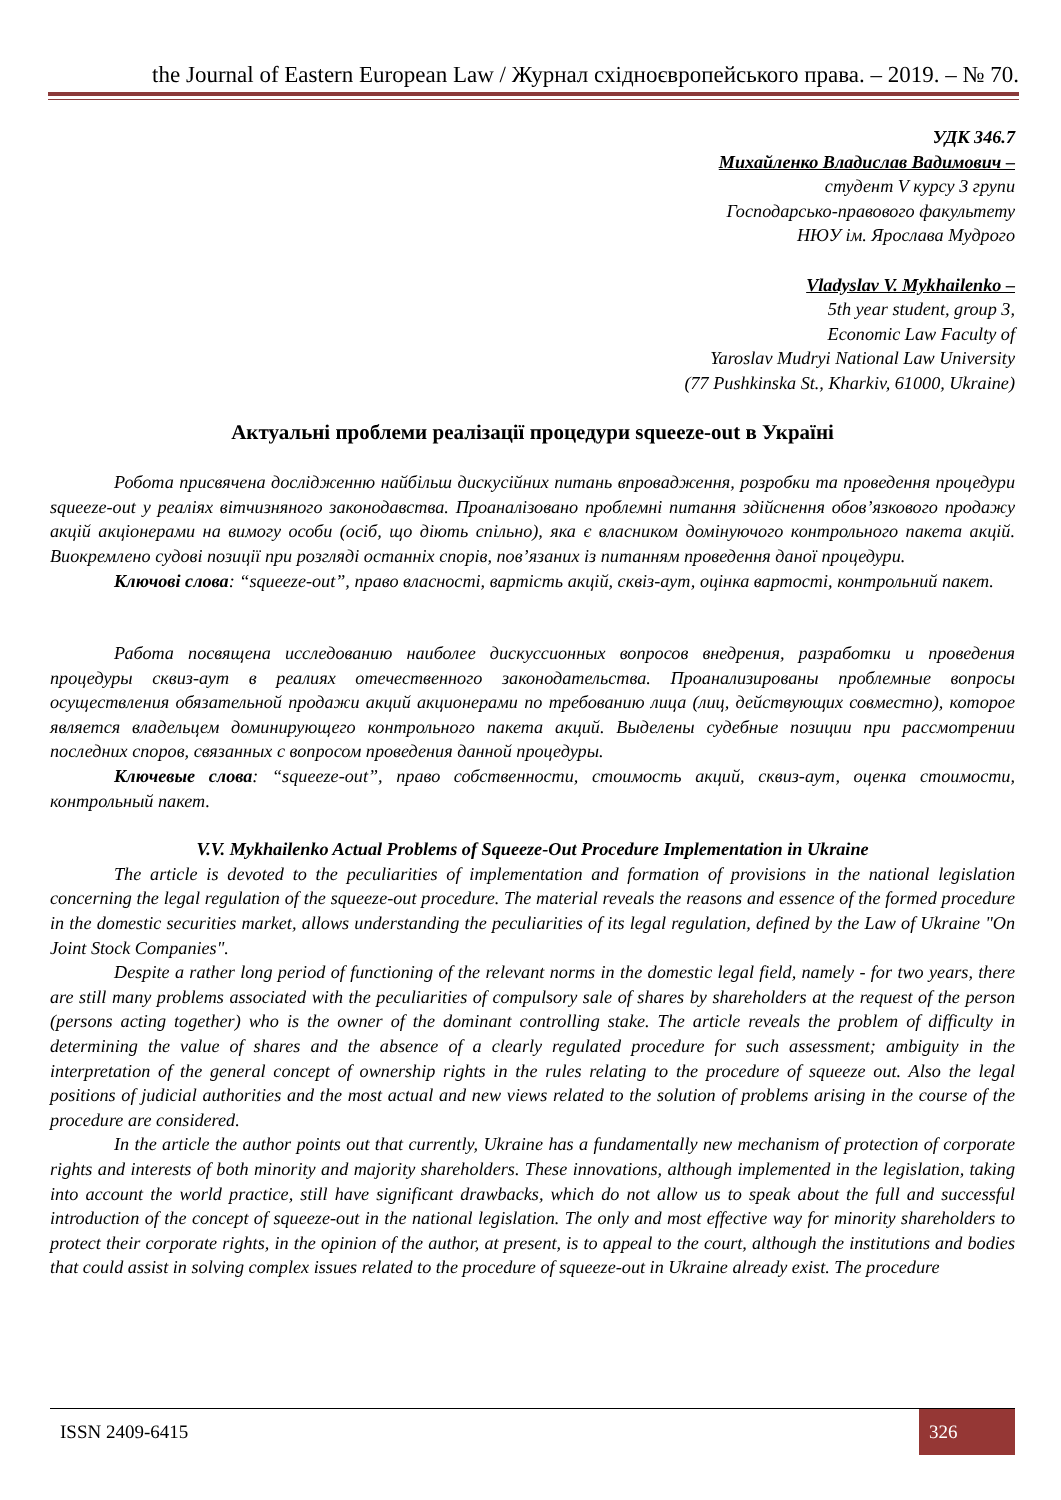the Journal of Eastern European Law / Журнал східноєвропейського права. – 2019. – № 70.
УДК 346.7
Михайленко Владислав Вадимович –
студент V курсу 3 групи
Господарсько-правового факультету
НЮУ ім. Ярослава Мудрого
Vladyslav V. Mykhailenko –
5th year student, group 3,
Economic Law Faculty of
Yaroslav Mudryi National Law University
(77 Pushkinska St., Kharkiv, 61000, Ukraine)
Актуальні проблеми реалізації процедури squeeze-out в Україні
Робота присвячена дослідженню найбільш дискусійних питань впровадження, розробки та проведення процедури squeeze-out у реаліях вітчизняного законодавства. Проаналізовано проблемні питання здійснення обов’язкового продажу акцій акціонерами на вимогу особи (осіб, що діють спільно), яка є власником домінуючого контрольного пакета акцій. Виокремлено судові позиції при розгляді останніх спорів, пов’язаних із питанням проведення даної процедури.
Ключові слова: “squeeze-out”, право власності, вартість акцій, сквіз-аут, оцінка вартості, контрольний пакет.
Работа посвящена исследованию наиболее дискуссионных вопросов внедрения, разработки и проведения процедуры сквиз-аут в реалиях отечественного законодательства. Проанализированы проблемные вопросы осуществления обязательной продажи акций акционерами по требованию лица (лиц, действующих совместно), которое является владельцем доминирующего контрольного пакета акций. Выделены судебные позиции при рассмотрении последних споров, связанных с вопросом проведения данной процедуры.
Ключевые слова: “squeeze-out”, право собственности, стоимость акций, сквиз-аут, оценка стоимости, контрольный пакет.
V.V. Mykhailenko Actual Problems of Squeeze-Out Procedure Implementation in Ukraine
The article is devoted to the peculiarities of implementation and formation of provisions in the national legislation concerning the legal regulation of the squeeze-out procedure. The material reveals the reasons and essence of the formed procedure in the domestic securities market, allows understanding the peculiarities of its legal regulation, defined by the Law of Ukraine "On Joint Stock Companies".
Despite a rather long period of functioning of the relevant norms in the domestic legal field, namely - for two years, there are still many problems associated with the peculiarities of compulsory sale of shares by shareholders at the request of the person (persons acting together) who is the owner of the dominant controlling stake. The article reveals the problem of difficulty in determining the value of shares and the absence of a clearly regulated procedure for such assessment; ambiguity in the interpretation of the general concept of ownership rights in the rules relating to the procedure of squeeze out. Also the legal positions of judicial authorities and the most actual and new views related to the solution of problems arising in the course of the procedure are considered.
In the article the author points out that currently, Ukraine has a fundamentally new mechanism of protection of corporate rights and interests of both minority and majority shareholders. These innovations, although implemented in the legislation, taking into account the world practice, still have significant drawbacks, which do not allow us to speak about the full and successful introduction of the concept of squeeze-out in the national legislation. The only and most effective way for minority shareholders to protect their corporate rights, in the opinion of the author, at present, is to appeal to the court, although the institutions and bodies that could assist in solving complex issues related to the procedure of squeeze-out in Ukraine already exist. The procedure
ISSN 2409-6415 326